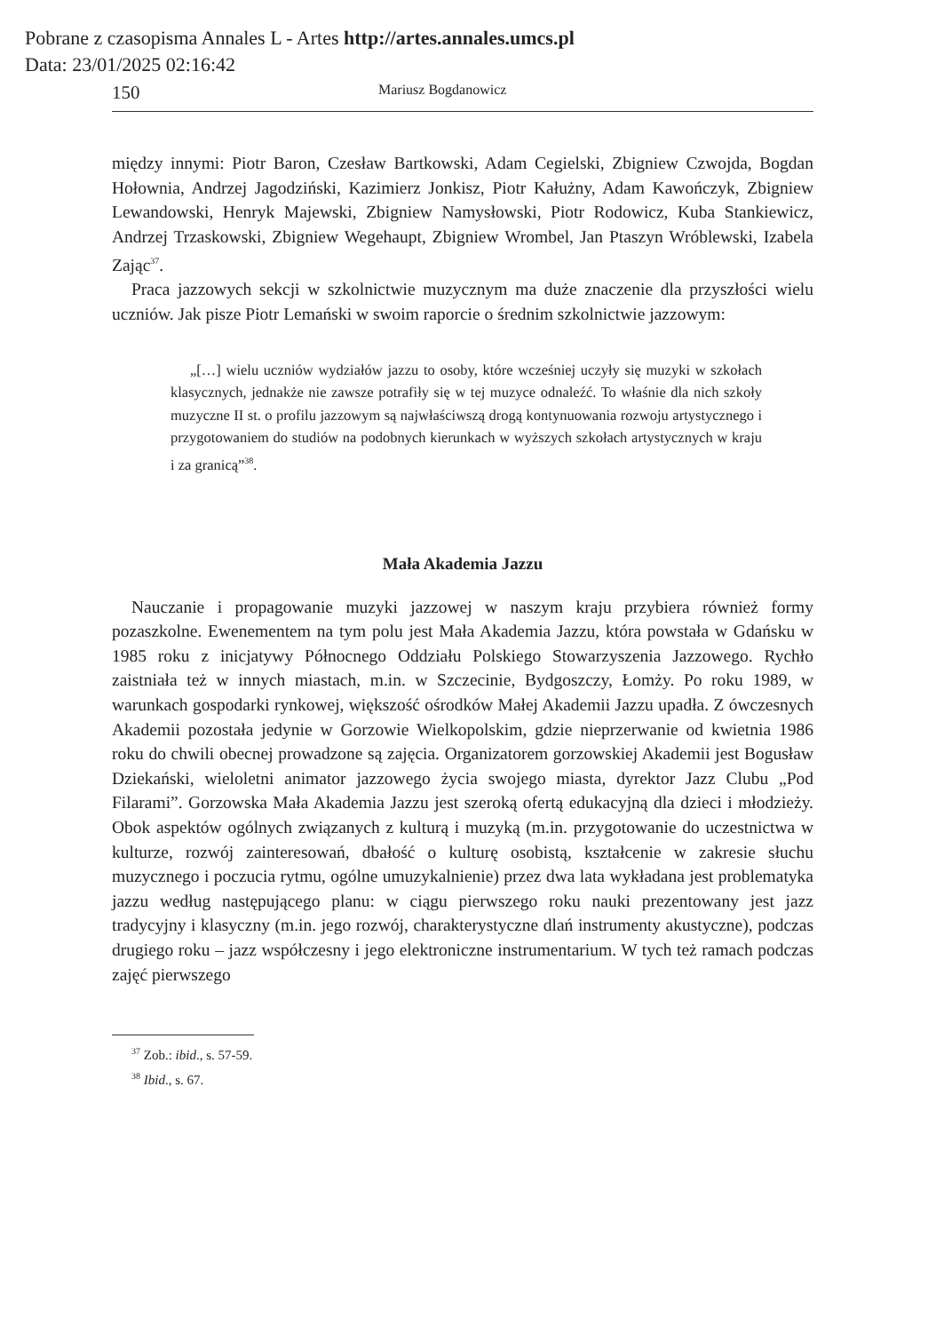Pobrane z czasopisma Annales L - Artes http://artes.annales.umcs.pl
Data: 23/01/2025 02:16:42
150 Mariusz Bogdanowicz
między innymi: Piotr Baron, Czesław Bartkowski, Adam Cegielski, Zbigniew Czwojda, Bogdan Hołownia, Andrzej Jagodziński, Kazimierz Jonkisz, Piotr Kałużny, Adam Kawończyk, Zbigniew Lewandowski, Henryk Majewski, Zbigniew Namysłowski, Piotr Rodowicz, Kuba Stankiewicz, Andrzej Trzaskowski, Zbigniew Wegehaupt, Zbigniew Wrombel, Jan Ptaszyn Wróblewski, Izabela Zając<sup>37</sup>.
Praca jazzowych sekcji w szkolnictwie muzycznym ma duże znaczenie dla przyszłości wielu uczniów. Jak pisze Piotr Lemański w swoim raporcie o średnim szkolnictwie jazzowym:
„[…] wielu uczniów wydziałów jazzu to osoby, które wcześniej uczyły się muzyki w szkołach klasycznych, jednakże nie zawsze potrafiły się w tej muzyce odnaleźć. To właśnie dla nich szkoły muzyczne II st. o profilu jazzowym są najwłaściwszą drogą kontynuowania rozwoju artystycznego i przygotowaniem do studiów na podobnych kierunkach w wyższych szkołach artystycznych w kraju i za granicą”<sup>38</sup>.
Mała Akademia Jazzu
Nauczanie i propagowanie muzyki jazzowej w naszym kraju przybiera również formy pozaszkolne. Ewenementem na tym polu jest Mała Akademia Jazzu, która powstała w Gdańsku w 1985 roku z inicjatywy Północnego Oddziału Polskiego Stowarzyszenia Jazzowego. Rychło zaistniała też w innych miastach, m.in. w Szczecinie, Bydgoszczy, Łomży. Po roku 1989, w warunkach gospodarki rynkowej, większość ośrodków Małej Akademii Jazzu upadła. Z ówczesnych Akademii pozostała jedynie w Gorzowie Wielkopolskim, gdzie nieprzerwanie od kwietnia 1986 roku do chwili obecnej prowadzone są zajęcia. Organizatorem gorzowskiej Akademii jest Bogusław Dziekański, wieloletni animator jazzowego życia swojego miasta, dyrektor Jazz Clubu „Pod Filarami”. Gorzowska Mała Akademia Jazzu jest szeroką ofertą edukacyjną dla dzieci i młodzieży. Obok aspektów ogólnych związanych z kulturą i muzyką (m.in. przygotowanie do uczestnictwa w kulturze, rozwój zainteresowań, dbałość o kulturę osobistą, kształcenie w zakresie słuchu muzycznego i poczucia rytmu, ogólne umuzykalnienie) przez dwa lata wykładana jest problematyka jazzu według następującego planu: w ciągu pierwszego roku nauki prezentowany jest jazz tradycyjny i klasyczny (m.in. jego rozwój, charakterystyczne dlań instrumenty akustyczne), podczas drugiego roku – jazz współczesny i jego elektroniczne instrumentarium. W tych też ramach podczas zajęć pierwszego
<sup>37</sup> Zob.: ibid., s. 57-59.
<sup>38</sup> Ibid., s. 67.